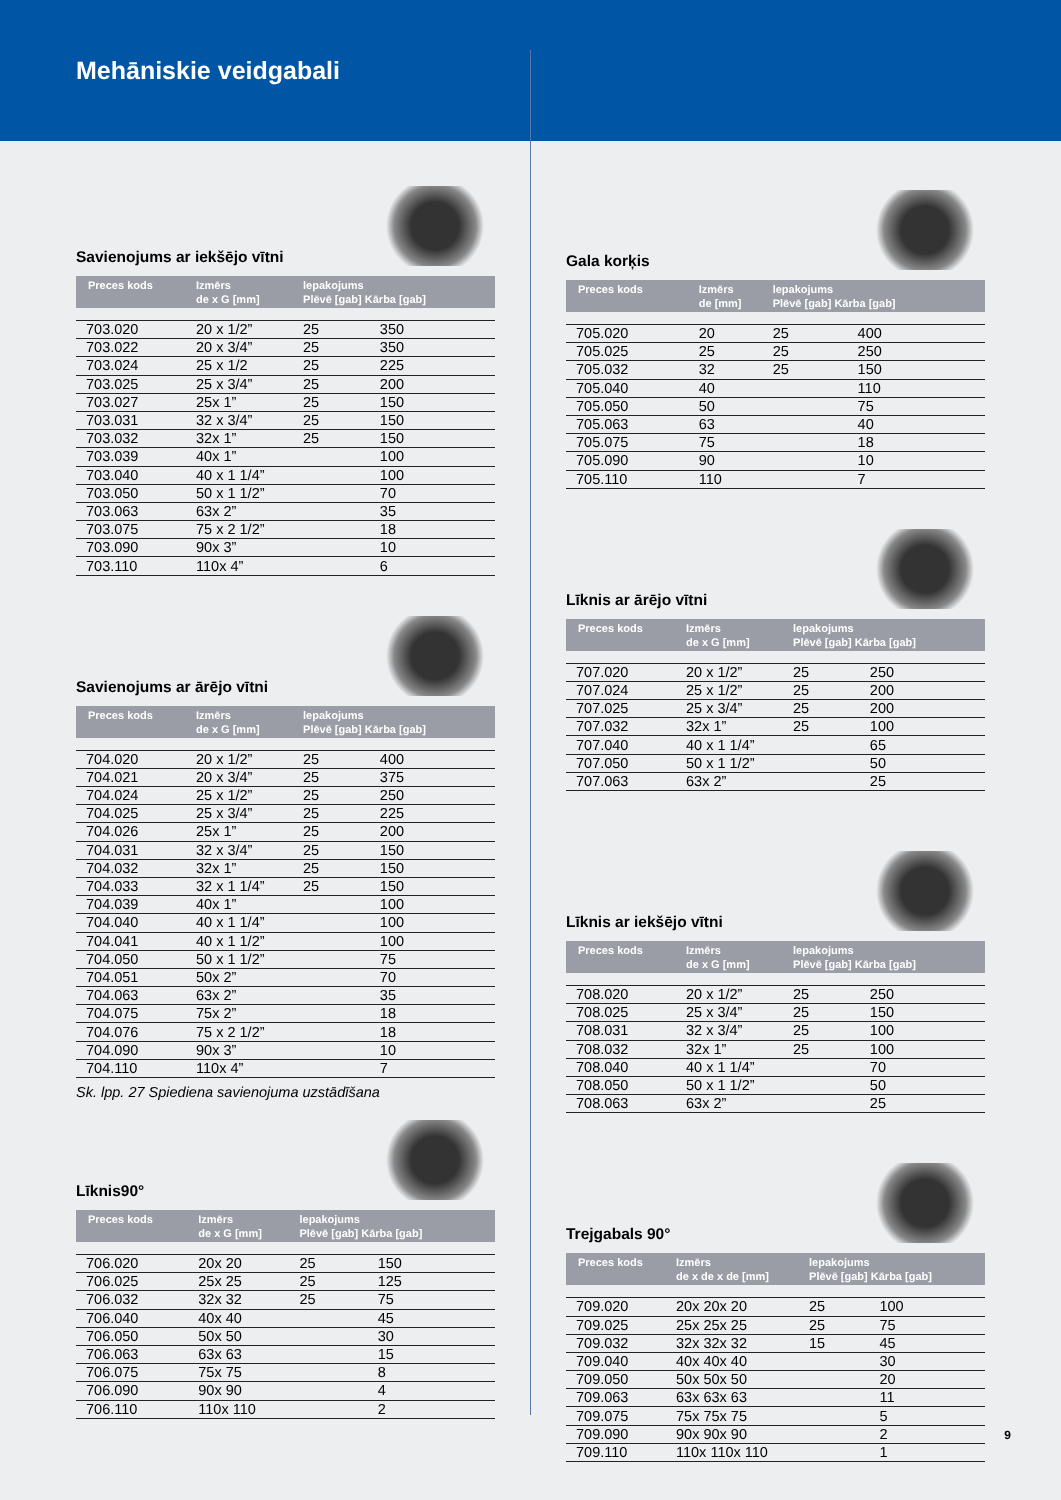Mehāniskie veidgabali
Savienojums ar iekšējo vītni
| Preces kods | Izmērs de x G [mm] | lepakojums Plēvē [gab] Kārba [gab] | |
| --- | --- | --- | --- |
| 703.020 | 20 x 1/2” | 25 | 350 |
| 703.022 | 20 x 3/4” | 25 | 350 |
| 703.024 | 25 x 1/2 | 25 | 225 |
| 703.025 | 25 x 3/4” | 25 | 200 |
| 703.027 | 25x 1” | 25 | 150 |
| 703.031 | 32 x 3/4” | 25 | 150 |
| 703.032 | 32x 1” | 25 | 150 |
| 703.039 | 40x 1” | | 100 |
| 703.040 | 40 x 1 1/4” | | 100 |
| 703.050 | 50 x 1 1/2” | | 70 |
| 703.063 | 63x 2” | | 35 |
| 703.075 | 75 x 2 1/2” | | 18 |
| 703.090 | 90x 3” | | 10 |
| 703.110 | 110x 4” | | 6 |
Savienojums ar ārējo vītni
| Preces kods | Izmērs de x G [mm] | lepakojums Plēvē [gab] Kārba [gab] | |
| --- | --- | --- | --- |
| 704.020 | 20 x 1/2” | 25 | 400 |
| 704.021 | 20 x 3/4” | 25 | 375 |
| 704.024 | 25 x 1/2” | 25 | 250 |
| 704.025 | 25 x 3/4” | 25 | 225 |
| 704.026 | 25x 1” | 25 | 200 |
| 704.031 | 32 x 3/4” | 25 | 150 |
| 704.032 | 32x 1” | 25 | 150 |
| 704.033 | 32 x 1 1/4” | 25 | 150 |
| 704.039 | 40x 1” | | 100 |
| 704.040 | 40 x 1 1/4” | | 100 |
| 704.041 | 40 x 1 1/2” | | 100 |
| 704.050 | 50 x 1 1/2” | | 75 |
| 704.051 | 50x 2” | | 70 |
| 704.063 | 63x 2” | | 35 |
| 704.075 | 75x 2” | | 18 |
| 704.076 | 75 x 2 1/2” | | 18 |
| 704.090 | 90x 3” | | 10 |
| 704.110 | 110x 4” | | 7 |
Sk. lpp. 27 Spiediena savienojuma uzstādīšana
Līknis90°
| Preces kods | Izmērs de x G [mm] | lepakojums Plēvē [gab] Kārba [gab] | |
| --- | --- | --- | --- |
| 706.020 | 20x 20 | 25 | 150 |
| 706.025 | 25x 25 | 25 | 125 |
| 706.032 | 32x 32 | 25 | 75 |
| 706.040 | 40x 40 | | 45 |
| 706.050 | 50x 50 | | 30 |
| 706.063 | 63x 63 | | 15 |
| 706.075 | 75x 75 | | 8 |
| 706.090 | 90x 90 | | 4 |
| 706.110 | 110x 110 | | 2 |
Gala korķis
| Preces kods | Izmērs de [mm] | lepakojums Plēvē [gab] Kārba [gab] | |
| --- | --- | --- | --- |
| 705.020 | 20 | 25 | 400 |
| 705.025 | 25 | 25 | 250 |
| 705.032 | 32 | 25 | 150 |
| 705.040 | 40 | | 110 |
| 705.050 | 50 | | 75 |
| 705.063 | 63 | | 40 |
| 705.075 | 75 | | 18 |
| 705.090 | 90 | | 10 |
| 705.110 | 110 | | 7 |
Līknis ar ārējo vītni
| Preces kods | Izmērs de x G [mm] | lepakojums Plēvē [gab] Kārba [gab] | |
| --- | --- | --- | --- |
| 707.020 | 20 x 1/2” | 25 | 250 |
| 707.024 | 25 x 1/2” | 25 | 200 |
| 707.025 | 25 x 3/4” | 25 | 200 |
| 707.032 | 32x 1” | 25 | 100 |
| 707.040 | 40 x 1 1/4” | | 65 |
| 707.050 | 50 x 1 1/2” | | 50 |
| 707.063 | 63x 2” | | 25 |
Līknis ar iekšējo vītni
| Preces kods | Izmērs de x G [mm] | lepakojums Plēvē [gab] Kārba [gab] | |
| --- | --- | --- | --- |
| 708.020 | 20 x 1/2” | 25 | 250 |
| 708.025 | 25 x 3/4” | 25 | 150 |
| 708.031 | 32 x 3/4” | 25 | 100 |
| 708.032 | 32x 1” | 25 | 100 |
| 708.040 | 40 x 1 1/4” | | 70 |
| 708.050 | 50 x 1 1/2” | | 50 |
| 708.063 | 63x 2” | | 25 |
Trejgabals 90°
| Preces kods | Izmērs de x de x de [mm] | lepakojums Plēvē [gab] Kārba [gab] | |
| --- | --- | --- | --- |
| 709.020 | 20x 20x 20 | 25 | 100 |
| 709.025 | 25x 25x 25 | 25 | 75 |
| 709.032 | 32x 32x 32 | 15 | 45 |
| 709.040 | 40x 40x 40 | | 30 |
| 709.050 | 50x 50x 50 | | 20 |
| 709.063 | 63x 63x 63 | | 11 |
| 709.075 | 75x 75x 75 | | 5 |
| 709.090 | 90x 90x 90 | | 2 |
| 709.110 | 110x 110x 110 | | 1 |
9